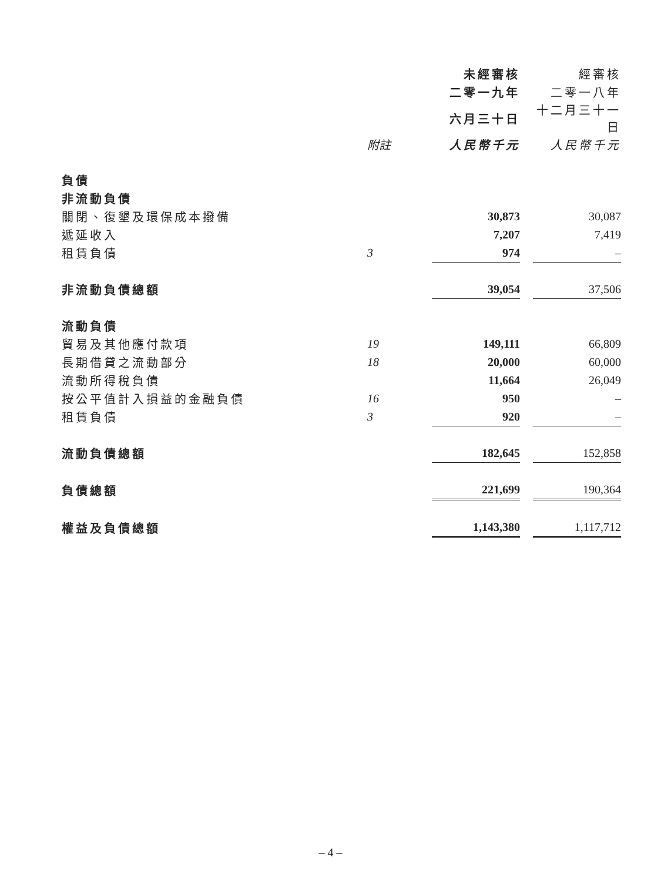| | | 未經審核 | | 經審核 |
| --- | --- | --- | --- | --- |
| | | 二零一九年 | | 二零一八年 |
| | | 六月三十日 | | 十二月三十一日 |
| | 附註 | 人民幣千元 | | 人民幣千元 |
| 負債 | | | | |
| 非流動負債 | | | | |
| 關閉、復墾及環保成本撥備 | | 30,873 | | 30,087 |
| 遞延收入 | | 7,207 | | 7,419 |
| 租賃負債 | 3 | 974 | | – |
| 非流動負債總額 | | 39,054 | | 37,506 |
| 流動負債 | | | | |
| 貿易及其他應付款項 | 19 | 149,111 | | 66,809 |
| 長期借貸之流動部分 | 18 | 20,000 | | 60,000 |
| 流動所得稅負債 | | 11,664 | | 26,049 |
| 按公平值計入損益的金融負債 | 16 | 950 | | – |
| 租賃負債 | 3 | 920 | | – |
| 流動負債總額 | | 182,645 | | 152,858 |
| 負債總額 | | 221,699 | | 190,364 |
| 權益及負債總額 | | 1,143,380 | | 1,117,712 |
– 4 –